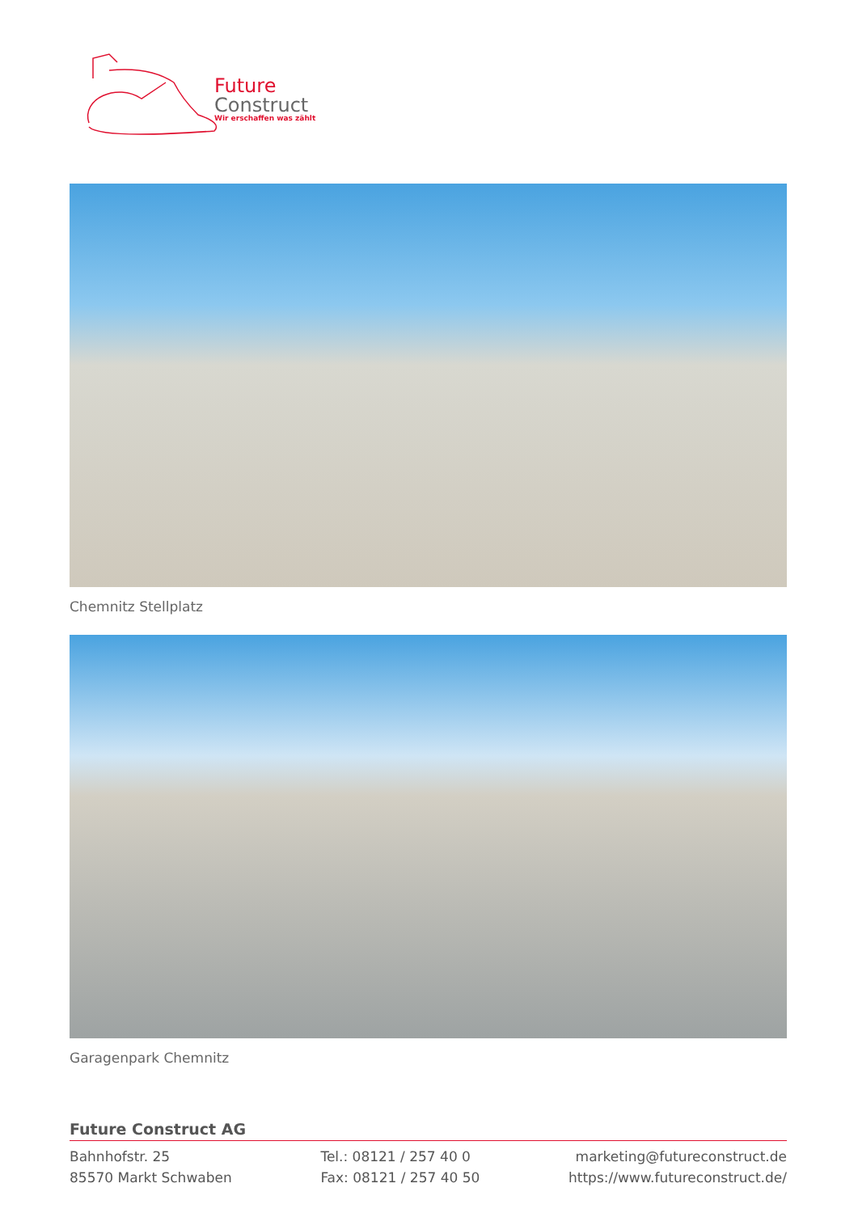Future
Construct
Wir erschaffen was zählt
Chemnitz Stellplatz
Garagenpark Chemnitz
Future Construct AG
Bahnhofstr. 25
85570 Markt Schwaben
Tel.: 08121 / 257 40 0
Fax: 08121 / 257 40 50
marketing@futureconstruct.de
https://www.futureconstruct.de/